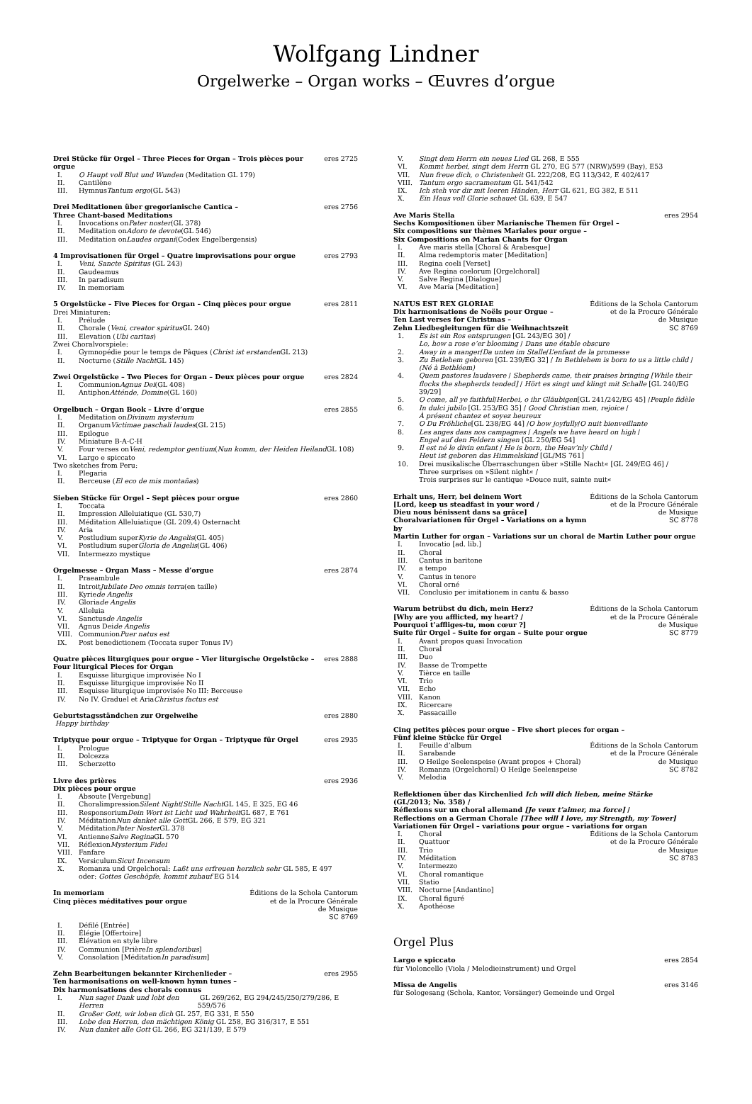Wolfgang Lindner
Orgelwerke – Organ works – Œuvres d’orgue
Drei Stücke für Orgel – Three Pieces for Organ – Trois pièces pour orgue eres 2725
I. O Haupt voll Blut und Wunden (Meditation GL 179)
II. Cantilène
III. Hymnus Tantum ergo (GL 543)
Drei Meditationen über gregorianische Cantica –
Three Chant-based Meditations eres 2756
I. Invocations on Pater noster (GL 378)
II. Meditation on Adoro te devote (GL 546)
III. Meditation on Laudes organi (Codex Engelbergensis)
4 Improvisationen für Orgel – Quatre improvisations pour orgue eres 2793
I. Veni, Sancte Spiritus (GL 243)
II. Gaudeamus
III. In paradisum
IV. In memoriam
5 Orgelstücke – Five Pieces for Organ – Cinq pièces pour orgue eres 2811
Drei Miniaturen:
I. Prélude
II. Chorale (Veni, creator spiritus GL 240)
III. Elevation (Ubi caritas)
Zwei Choralvorspiele:
I. Gymnopédie pour le temps de Pâques (Christ ist erstanden GL 213)
II. Nocturne (Stille Nacht GL 145)
Zwei Orgelstücke – Two Pieces for Organ – Deux pièces pour orgue eres 2824
I. Communion Agnus Dei (GL 408)
II. Antiphon Atténde, Domine (GL 160)
Orgelbuch – Organ Book – Livre d’orgue eres 2855
I. Meditation on Divinum mysterium
II. Organum Victimae paschali laudes (GL 215)
III. Epilogue
IV. Miniature B-A-C-H
V. Four verses on Veni, redemptor gentium (Nun komm, der Heiden Heiland GL 108)
VI. Largo e spiccato
Two sketches from Peru:
I. Plegaria
II. Berceuse (El eco de mis montañas)
Sieben Stücke für Orgel – Sept pièces pour orgue eres 2860
I. Toccata
II. Impression Alleluiatique (GL 530,7)
III. Méditation Alleluiatique (GL 209,4) Osternacht
IV. Aria
V. Postludium super Kyrie de Angelis (GL 405)
VI. Postludium super Gloria de Angelis (GL 406)
VII. Intermezzo mystique
Orgelmesse – Organ Mass – Messe d’orgue eres 2874
I. Praeambule
II. Introit Jubilate Deo omnis terra (en taille)
III. Kyrie de Angelis
IV. Gloria de Angelis
V. Alleluia
VI. Sanctus de Angelis
VII. Agnus Dei de Angelis
VIII. Communion Puer natus est
IX. Post benedictionem (Toccata super Tonus IV)
Quatre pièces liturgiques pour orgue – Vier liturgische Orgelstücke –
Four liturgical Pieces for Organ eres 2888
I. Esquisse liturgique improvisée No I
II. Esquisse liturgique improvisée No II
III. Esquisse liturgique improvisée No III: Berceuse
IV. No IV. Graduel et Aria Christus factus est
Geburtstagsständchen zur Orgelweihe eres 2880
Happy birthday
Triptyque pour orgue – Triptyque for Organ – Triptyque für Orgel eres 2935
I. Prologue
II. Dolcezza
III. Scherzetto
Livre des prières
Dix pièces pour orgue eres 2936
I. Absoute [Vergebung]
II. Choralimpression Silent Night / Stille Nacht GL 145, E 325, EG 46
III. Responsorium Dein Wort ist Licht und Wahrheit GL 687, E 761
IV. Méditation Nun danket alle Gott GL 266, E 579, EG 321
V. Méditation Pater Noster GL 378
VI. Antienne Salve Regina GL 570
VII. Réflexion Mysterium Fidei
VIII. Fanfare
IX. Versiculum Sicut Incensum
X. Romanza und Orgelchoral: Laßt uns erfreuen herzlich sehr GL 585, E 497
oder: Gottes Geschöpfe, kommt zuhauf EG 514
In memoriam
Cinq pièces méditatives pour orgue Éditions de la Schola Cantorum
et de la Procure Générale
de Musique
SC 8769
I. Défilé [Entrée]
II. Élégie [Offertoire]
III. Élévation en style libre
IV. Communion [Prière In splendoribus]
V. Consolation [Méditation In paradisum]
Zehn Bearbeitungen bekannter Kirchenlieder –
Ten harmonisations on well-known hymn tunes –
Dix harmonisations des chorals connus eres 2955
I. Nun saget Dank und lobt den Herren GL 269/262, EG 294/245/250/279/286, E 559/576
II. Großer Gott, wir loben dich GL 257, EG 331, E 550
III. Lobe den Herren, den mächtigen König GL 258, EG 316/317, E 551
IV. Nun danket alle Gott GL 266, EG 321/139, E 579
V. Singt dem Herrn ein neues Lied GL 268, E 555
VI. Kommt herbei, singt dem Herrn GL 270, EG 577 (NRW)/599 (Bay), E53
VII. Nun freue dich, o Christenheit GL 222/208, EG 113/342, E 402/417
VIII. Tantum ergo sacramentum GL 541/542
IX. Ich steh vor dir mit leeren Händen, Herr GL 621, EG 382, E 511
X. Ein Haus voll Glorie schauet GL 639, E 547
Ave Maris Stella
Sechs Kompositionen über Marianische Themen für Orgel –
Six compositions sur thèmes Mariales pour orgue –
Six Compositions on Marian Chants for Organ eres 2954
I. Ave maris stella [Choral & Arabesque]
II. Alma redemptoris mater [Meditation]
III. Regina coeli [Verset]
IV. Ave Regina coelorum [Orgelchoral]
V. Salve Regina [Dialogue]
VI. Ave Maria [Meditation]
NATUS EST REX GLORIAE
Dix harmonisations de Noëls pour Orgue –
Ten Last verses for Christmas –
Zehn Liedbegleitungen für die Weihnachtszeit Éditions de la Schola Cantorum
et de la Procure Générale
de Musique
SC 8769
1. Es ist ein Ros entsprungen [GL 243/EG 30] /
Lo, how a rose e’er blooming / Dans une étable obscure
2. Away in a manger / Da unten im Stalle / L’enfant de la promesse
3. Zu Betlehem geboren [GL 239/EG 32] / In Bethlehem is born to us a little child /
(Né à Bethléem)
4. Quem pastores laudavere / Shepherds came, their praises bringing [While their flocks the shepherds tended] / Hört es singt und klingt mit Schalle [GL 240/EG 39/29]
5. O come, all ye faithful / Herbei, o ihr Gläubigen [GL 241/242/EG 45] / Peuple fidèle
6. In dulci jubilo [GL 253/EG 35] / Good Christian men, rejoice /
À présent chantez et soyez heureux
7. O Du Fröhliche [GL 238/EG 44] / O how joyfully / O nuit bienveillante
8. Les anges dans nos campagnes / Angels we have heard on high /
Engel auf den Feldern singen [GL 250/EG 54]
9. Il est né le divin enfant / He is born, the Heav’nly Child /
Heut ist geboren das Himmelskind [GL/MS 761]
10. Drei musikalische Überraschungen über »Stille Nacht« [GL 249/EG 46] /
Three surprises on »Silent night« /
Trois surprises sur le cantique »Douce nuit, sainte nuit«
Erhalt uns, Herr, bei deinem Wort
[Lord, keep us steadfast in your word /
Dieu nous bénissent dans sa grâce]
Choralvariationen für Orgel – Variations on a hymn by Éditions de la Schola Cantorum
et de la Procure Générale
de Musique
SC 8778
Martin Luther for organ – Variations sur un choral de Martin Luther pour orgue
I. Invocatio [ad. lib.]
II. Choral
III. Cantus in baritone
IV. a tempo
V. Cantus in tenore
VI. Choral orné
VII. Conclusio per imitationem in cantu & basso
Warum betrübst du dich, mein Herz?
[Why are you afflicted, my heart? /
Pourquoi t’affliges-tu, mon cœur ?]
Suite für Orgel – Suite for organ – Suite pour orgue Éditions de la Schola Cantorum
et de la Procure Générale
de Musique
SC 8779
I. Avant propos quasi Invocation
II. Choral
III. Duo
IV. Basse de Trompette
V. Tièrce en taille
VI. Trio
VII. Echo
VIII. Kanon
IX. Ricercare
X. Passacaille
Cinq petites pièces pour orgue – Five short pieces for organ –
Fünf kleine Stücke für Orgel
I. Feuille d’album
II. Sarabande
III. O Heilge Seelenspeise (Avant propos + Choral)
IV. Romanza (Orgelchoral) O Heilge Seelenspeise
V. Melodia
Éditions de la Schola Cantorum
et de la Procure Générale
de Musique
SC 8782
Reflektionen über das Kirchenlied Ich will dich lieben, meine Stärke
(GL/2013; No. 358) /
Réflexions sur un choral allemand [Je veux t’aimer, ma force] /
Reflections on a German Chorale [Thee will I love, my Strength, my Tower]
Variationen für Orgel – variations pour orgue – variations for organ
I. Choral
II. Quattuor
III. Trio
IV. Méditation
V. Intermezzo
VI. Choral romantique
VII. Statio
VIII. Nocturne [Andantino]
IX. Choral figuré
X. Apothéose
Éditions de la Schola Cantorum
et de la Procure Générale
de Musique
SC 8783
Orgel Plus
Largo e spiccato eres 2854
für Violoncello (Viola / Melodieinstrument) und Orgel
Missa de Angelis eres 3146
für Sologesang (Schola, Kantor, Vorsänger) Gemeinde und Orgel